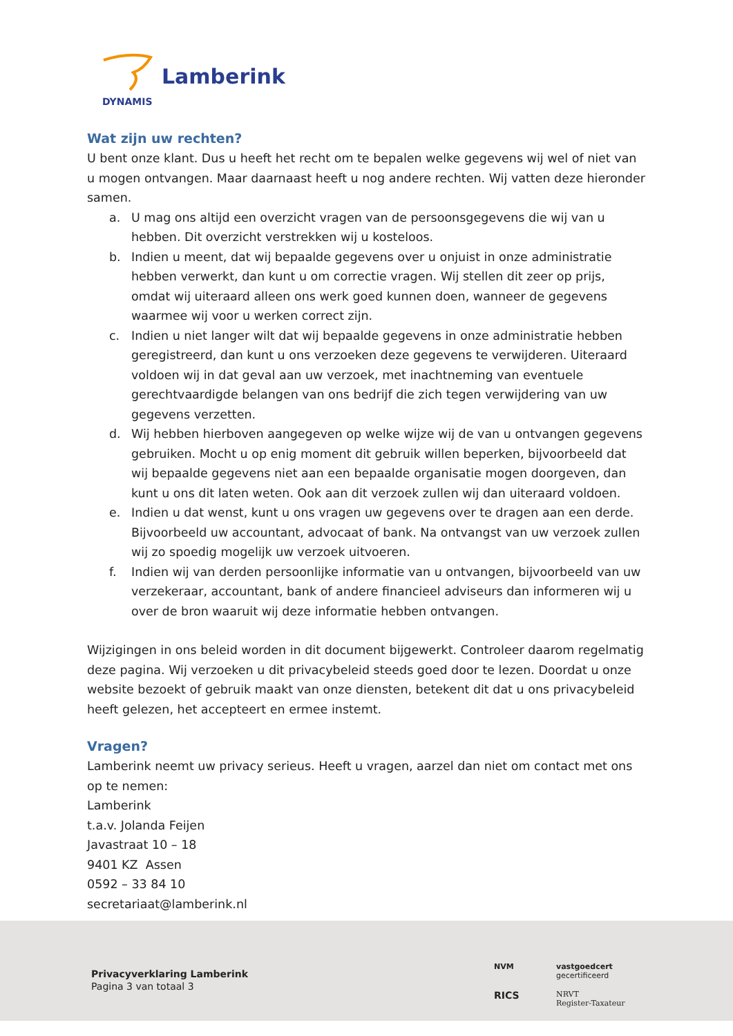Lamberink
DYNAMIS
Wat zijn uw rechten?
U bent onze klant. Dus u heeft het recht om te bepalen welke gegevens wij wel of niet van u mogen ontvangen. Maar daarnaast heeft u nog andere rechten. Wij vatten deze hieronder samen.
a. U mag ons altijd een overzicht vragen van de persoonsgegevens die wij van u hebben. Dit overzicht verstrekken wij u kosteloos.
b. Indien u meent, dat wij bepaalde gegevens over u onjuist in onze administratie hebben verwerkt, dan kunt u om correctie vragen. Wij stellen dit zeer op prijs, omdat wij uiteraard alleen ons werk goed kunnen doen, wanneer de gegevens waarmee wij voor u werken correct zijn.
c. Indien u niet langer wilt dat wij bepaalde gegevens in onze administratie hebben geregistreerd, dan kunt u ons verzoeken deze gegevens te verwijderen. Uiteraard voldoen wij in dat geval aan uw verzoek, met inachtneming van eventuele gerechtvaardigde belangen van ons bedrijf die zich tegen verwijdering van uw gegevens verzetten.
d. Wij hebben hierboven aangegeven op welke wijze wij de van u ontvangen gegevens gebruiken. Mocht u op enig moment dit gebruik willen beperken, bijvoorbeeld dat wij bepaalde gegevens niet aan een bepaalde organisatie mogen doorgeven, dan kunt u ons dit laten weten. Ook aan dit verzoek zullen wij dan uiteraard voldoen.
e. Indien u dat wenst, kunt u ons vragen uw gegevens over te dragen aan een derde. Bijvoorbeeld uw accountant, advocaat of bank. Na ontvangst van uw verzoek zullen wij zo spoedig mogelijk uw verzoek uitvoeren.
f. Indien wij van derden persoonlijke informatie van u ontvangen, bijvoorbeeld van uw verzekeraar, accountant, bank of andere financieel adviseurs dan informeren wij u over de bron waaruit wij deze informatie hebben ontvangen.
Wijzigingen in ons beleid worden in dit document bijgewerkt. Controleer daarom regelmatig deze pagina. Wij verzoeken u dit privacybeleid steeds goed door te lezen. Doordat u onze website bezoekt of gebruik maakt van onze diensten, betekent dit dat u ons privacybeleid heeft gelezen, het accepteert en ermee instemt.
Vragen?
Lamberink neemt uw privacy serieus. Heeft u vragen, aarzel dan niet om contact met ons op te nemen:
Lamberink
t.a.v. Jolanda Feijen
Javastraat 10 – 18
9401 KZ Assen
0592 – 33 84 10
secretariaat@lamberink.nl
Privacyverklaring Lamberink
Pagina 3 van totaal 3
NVM
vastgoedcert gecertificeerd
RICS
NRVT
Register-Taxateur